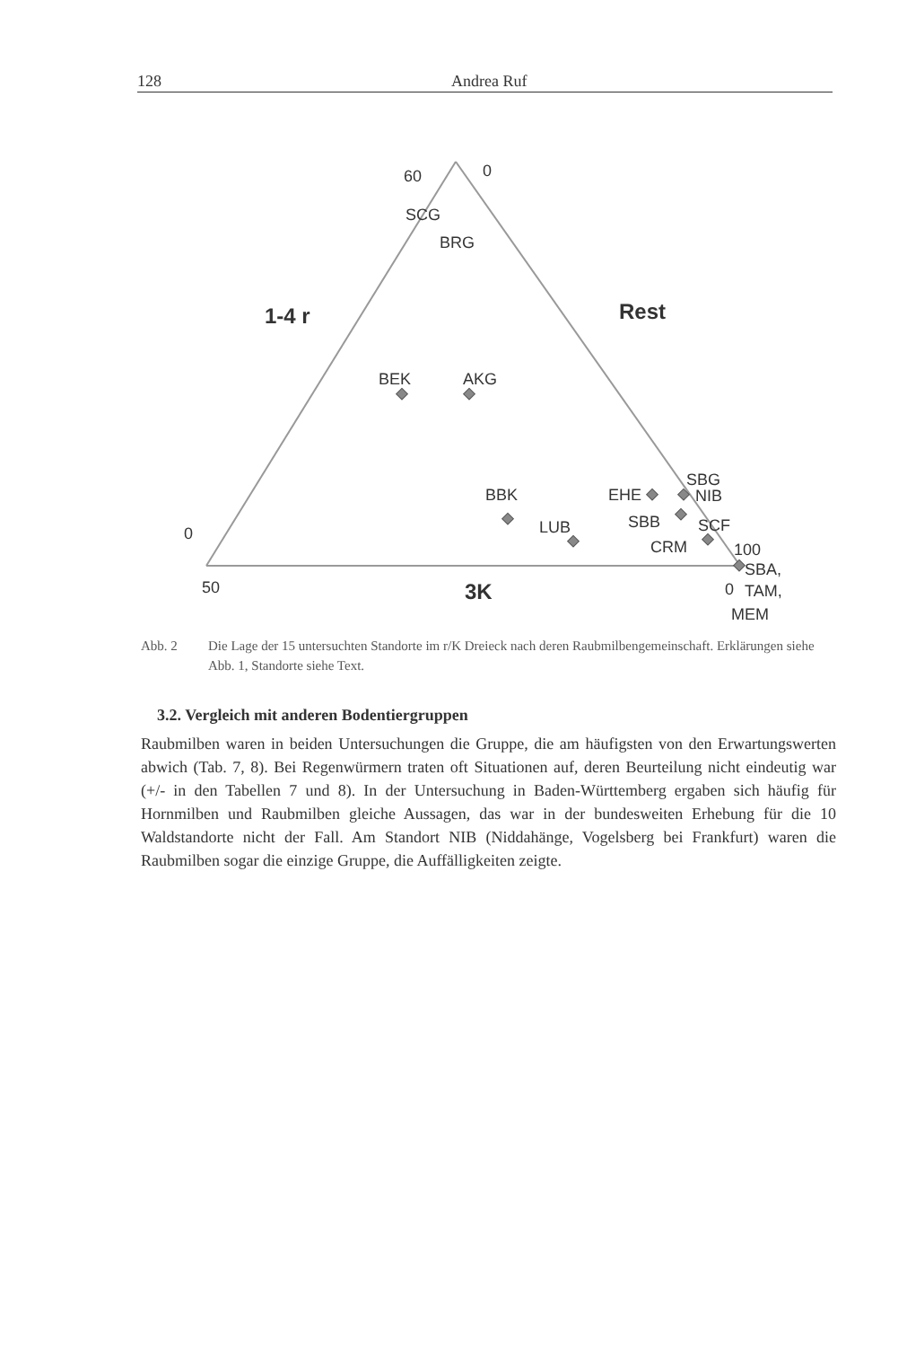128 Andrea Ruf
60
0
SCG
BRG
1-4 r
Rest
BEK
AKG
BBK
LUB
EHE
SBG
NIB
SBB
SCF
CRM
100
SBA,
TAM,
MEM
0
50
3K
0
Abb. 2 Die Lage der 15 untersuchten Standorte im r/K Dreieck nach deren Raubmilbengemeinschaft. Erklärungen siehe Abb. 1, Standorte siehe Text.
3.2. Vergleich mit anderen Bodentiergruppen
Raubmilben waren in beiden Untersuchungen die Gruppe, die am häufigsten von den Erwartungswerten abwich (Tab. 7, 8). Bei Regenwürmern traten oft Situationen auf, deren Beurteilung nicht eindeutig war (+/- in den Tabellen 7 und 8). In der Untersuchung in Baden-Württemberg ergaben sich häufig für Hornmilben und Raubmilben gleiche Aussagen, das war in der bundesweiten Erhebung für die 10 Waldstandorte nicht der Fall. Am Standort NIB (Niddahänge, Vogelsberg bei Frankfurt) waren die Raubmilben sogar die einzige Gruppe, die Auffälligkeiten zeigte.